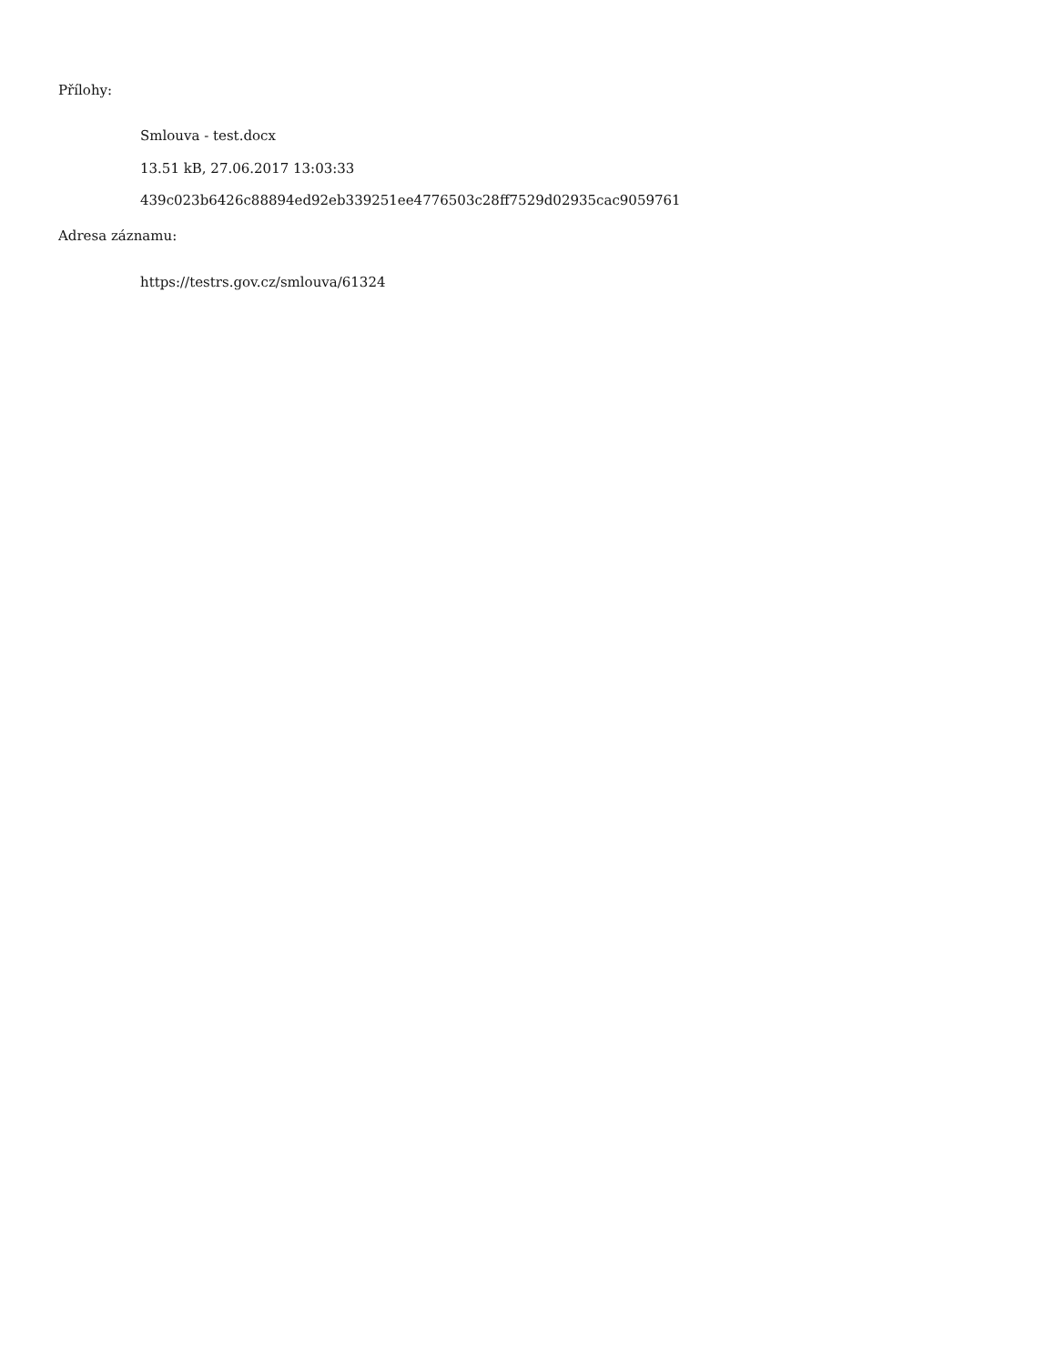Přílohy:
Smlouva - test.docx
13.51 kB, 27.06.2017 13:03:33
439c023b6426c88894ed92eb339251ee4776503c28ff7529d02935cac9059761
Adresa záznamu:
https://testrs.gov.cz/smlouva/61324